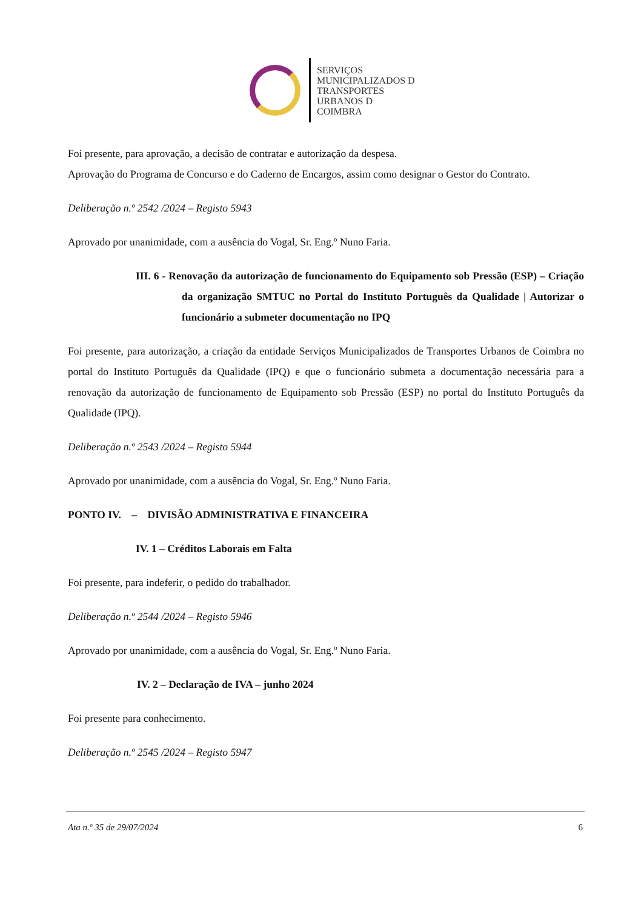SERVIÇOS
MUNICIPALIZADOS D
TRANSPORTES
URBANOS D
COIMBRA
Foi presente, para aprovação, a decisão de contratar e autorização da despesa.
Aprovação do Programa de Concurso e do Caderno de Encargos, assim como designar o Gestor do Contrato.
Deliberação n.º 2542 /2024 – Registo 5943
Aprovado por unanimidade, com a ausência do Vogal, Sr. Eng.º Nuno Faria.
III. 6 - Renovação da autorização de funcionamento do Equipamento sob Pressão (ESP) – Criação da organização SMTUC no Portal do Instituto Português da Qualidade | Autorizar o funcionário a submeter documentação no IPQ
Foi presente, para autorização, a criação da entidade Serviços Municipalizados de Transportes Urbanos de Coimbra no portal do Instituto Português da Qualidade (IPQ) e que o funcionário submeta a documentação necessária para a renovação da autorização de funcionamento de Equipamento sob Pressão (ESP) no portal do Instituto Português da Qualidade (IPQ).
Deliberação n.º 2543 /2024 – Registo 5944
Aprovado por unanimidade, com a ausência do Vogal, Sr. Eng.º Nuno Faria.
PONTO IV. – DIVISÃO ADMINISTRATIVA E FINANCEIRA
IV. 1 – Créditos Laborais em Falta
Foi presente, para indeferir, o pedido do trabalhador.
Deliberação n.º 2544 /2024 – Registo 5946
Aprovado por unanimidade, com a ausência do Vogal, Sr. Eng.º Nuno Faria.
IV. 2 – Declaração de IVA – junho 2024
Foi presente para conhecimento.
Deliberação n.º 2545 /2024 – Registo 5947
Ata n.º 35 de 29/07/2024 6